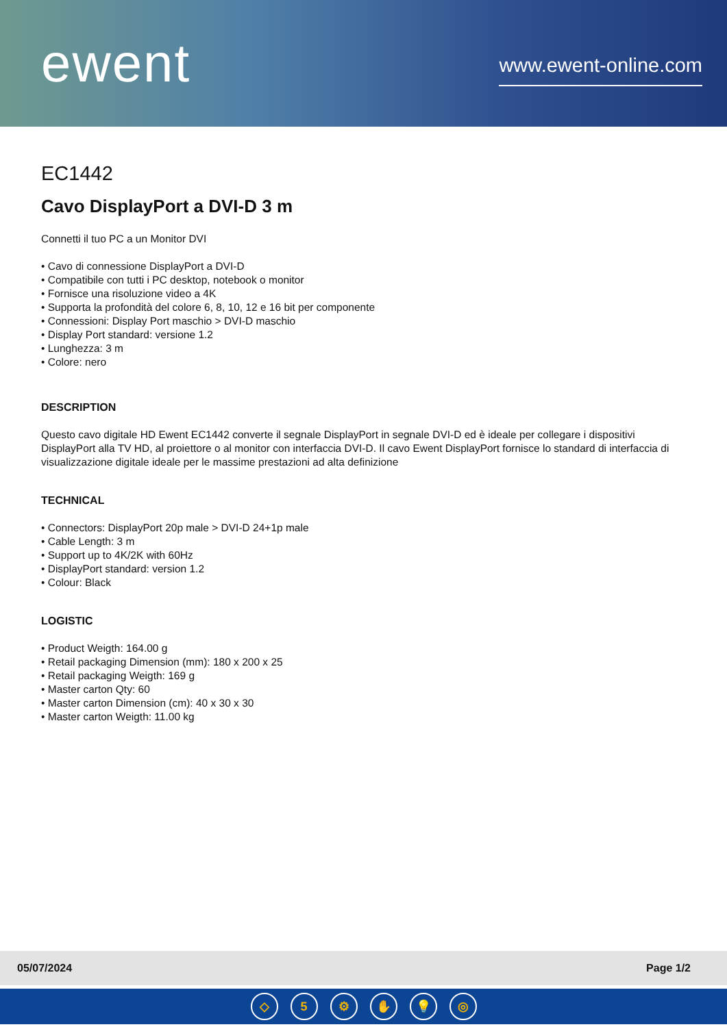ewent
www.ewent-online.com
EC1442
Cavo DisplayPort a DVI-D 3 m
Connetti il tuo PC a un Monitor DVI
• Cavo di connessione DisplayPort a DVI-D
• Compatibile con tutti i PC desktop, notebook o monitor
• Fornisce una risoluzione video a 4K
• Supporta la profondità del colore 6, 8, 10, 12 e 16 bit per componente
• Connessioni: Display Port maschio > DVI-D maschio
• Display Port standard: versione 1.2
• Lunghezza: 3 m
• Colore: nero
DESCRIPTION
Questo cavo digitale HD Ewent EC1442 converte il segnale DisplayPort in segnale DVI-D ed è ideale per collegare i dispositivi DisplayPort alla TV HD, al proiettore o al monitor con interfaccia DVI-D. Il cavo Ewent DisplayPort fornisce lo standard di interfaccia di visualizzazione digitale ideale per le massime prestazioni ad alta definizione
TECHNICAL
• Connectors: DisplayPort 20p male > DVI-D 24+1p male
• Cable Length: 3 m
• Support up to 4K/2K with 60Hz
• DisplayPort standard: version 1.2
• Colour: Black
LOGISTIC
• Product Weigth: 164.00 g
• Retail packaging Dimension (mm): 180 x 200 x 25
• Retail packaging Weigth: 169 g
• Master carton Qty: 60
• Master carton Dimension (cm): 40 x 30 x 30
• Master carton Weigth: 11.00 kg
05/07/2024 Page 1/2
◇ 5 ⚙ ✋ 💡 ◎